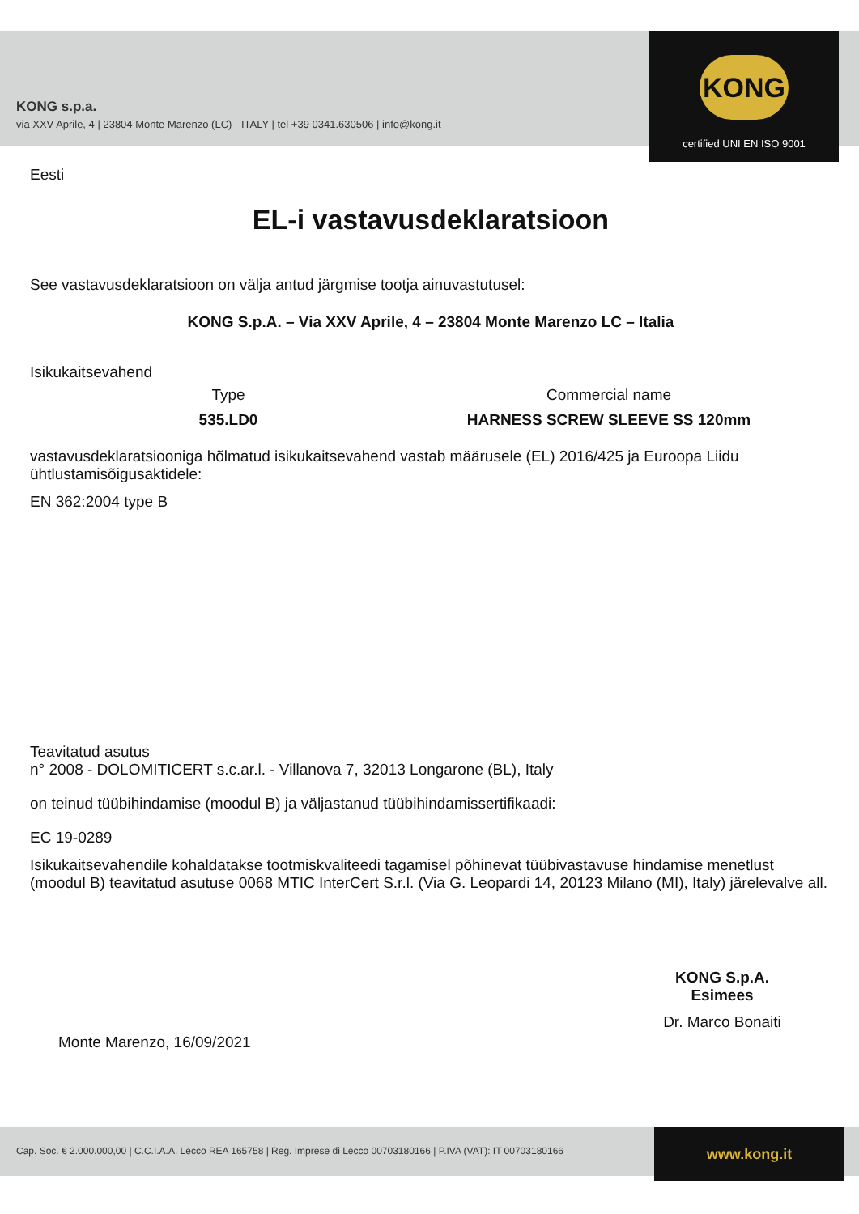KONG s.p.a.
via XXV Aprile, 4 | 23804 Monte Marenzo (LC) - ITALY | tel +39 0341.630506 | info@kong.it
KONG
certified UNI EN ISO 9001
Eesti
EL-i vastavusdeklaratsioon
See vastavusdeklaratsioon on välja antud järgmise tootja ainuvastutusel:
KONG S.p.A. – Via XXV Aprile, 4 – 23804 Monte Marenzo LC – Italia
Isikukaitsevahend
Type
535.LD0
Commercial name
HARNESS SCREW SLEEVE SS 120mm
vastavusdeklaratsiooniga hõlmatud isikukaitsevahend vastab määrusele (EL) 2016/425 ja Euroopa Liidu ühtlustamisõigusaktidele:
EN 362:2004 type B
Teavitatud asutus
n° 2008 - DOLOMITICERT s.c.ar.l. - Villanova 7, 32013 Longarone (BL), Italy
on teinud tüübihindamise (moodul B) ja väljastanud tüübihindamissertifikaadi:
EC 19-0289
Isikukaitsevahendile kohaldatakse tootmiskvaliteedi tagamisel põhinevat tüübivastavuse hindamise menetlust (moodul B) teavitatud asutuse 0068 MTIC InterCert S.r.l. (Via G. Leopardi 14, 20123 Milano (MI), Italy) järelevalve all.
Monte Marenzo, 16/09/2021
KONG S.p.A.
Esimees
Dr. Marco Bonaiti
Cap. Soc. € 2.000.000,00 | C.C.I.A.A. Lecco REA 165758 | Reg. Imprese di Lecco 00703180166 | P.IVA (VAT): IT 00703180166 www.kong.it